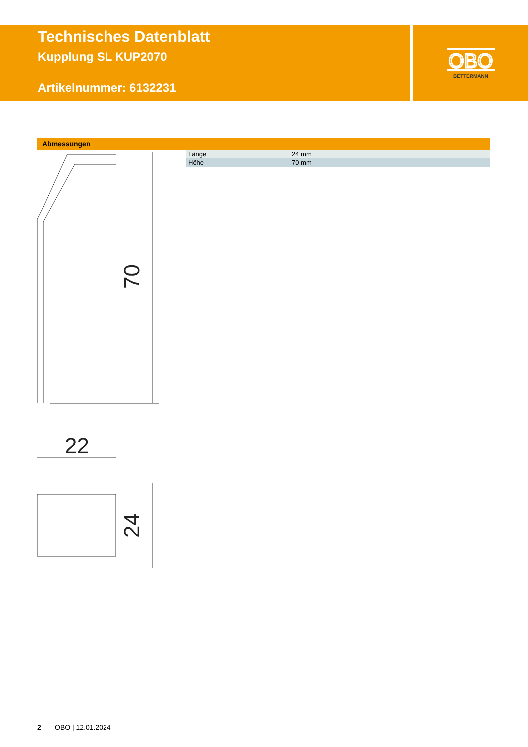Technisches Datenblatt
Kupplung SL KUP2070
Artikelnummer: 6132231
OBO
BETTERMANN
Abmessungen
| Länge | 24 mm |
| Höhe | 70 mm |
70
22
24
2 OBO | 12.01.2024